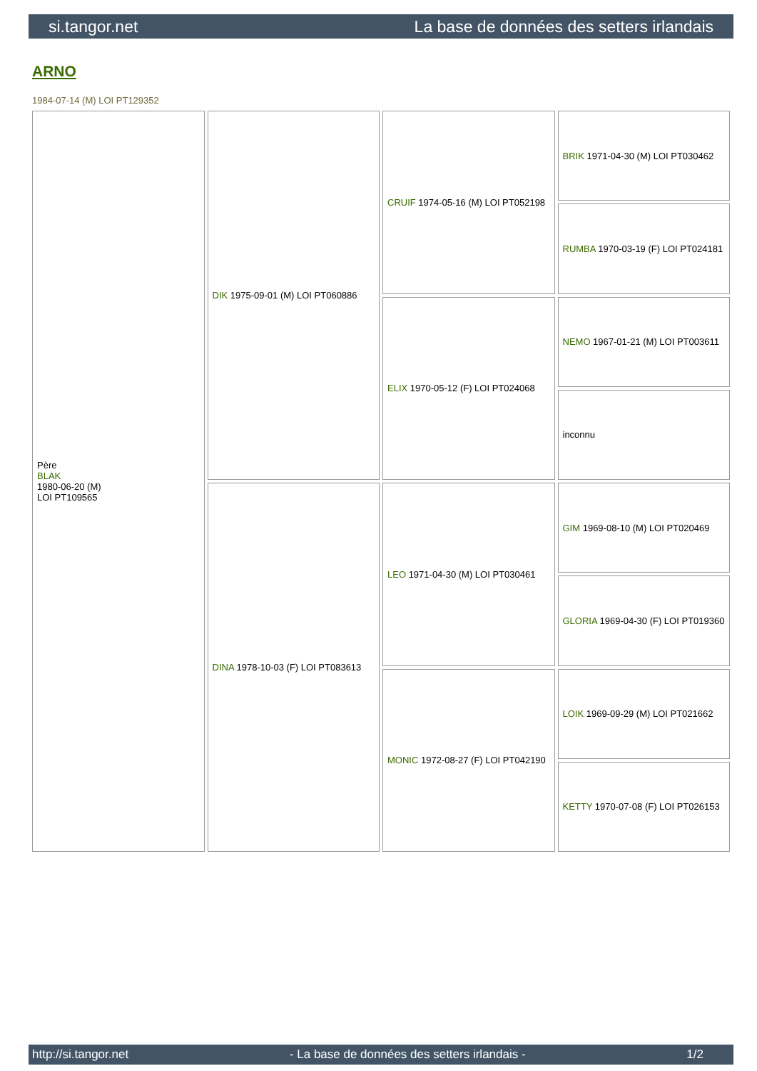si.tangor.net La base de données des setters irlandais
ARNO
1984-07-14 (M) LOI PT129352
| Père BLAK 1980-06-20 (M) LOI PT109565 | DIK 1975-09-01 (M) LOI PT060886 | CRUIF 1974-05-16 (M) LOI PT052198 | BRIK 1971-04-30 (M) LOI PT030462 |
| | | | RUMBA 1970-03-19 (F) LOI PT024181 |
| | | ELIX 1970-05-12 (F) LOI PT024068 | NEMO 1967-01-21 (M) LOI PT003611 |
| | | | inconnu |
| | DINA 1978-10-03 (F) LOI PT083613 | LEO 1971-04-30 (M) LOI PT030461 | GIM 1969-08-10 (M) LOI PT020469 |
| | | | GLORIA 1969-04-30 (F) LOI PT019360 |
| | | MONIC 1972-08-27 (F) LOI PT042190 | LOIK 1969-09-29 (M) LOI PT021662 |
| | | | KETTY 1970-07-08 (F) LOI PT026153 |
http://si.tangor.net - La base de données des setters irlandais - 1/2